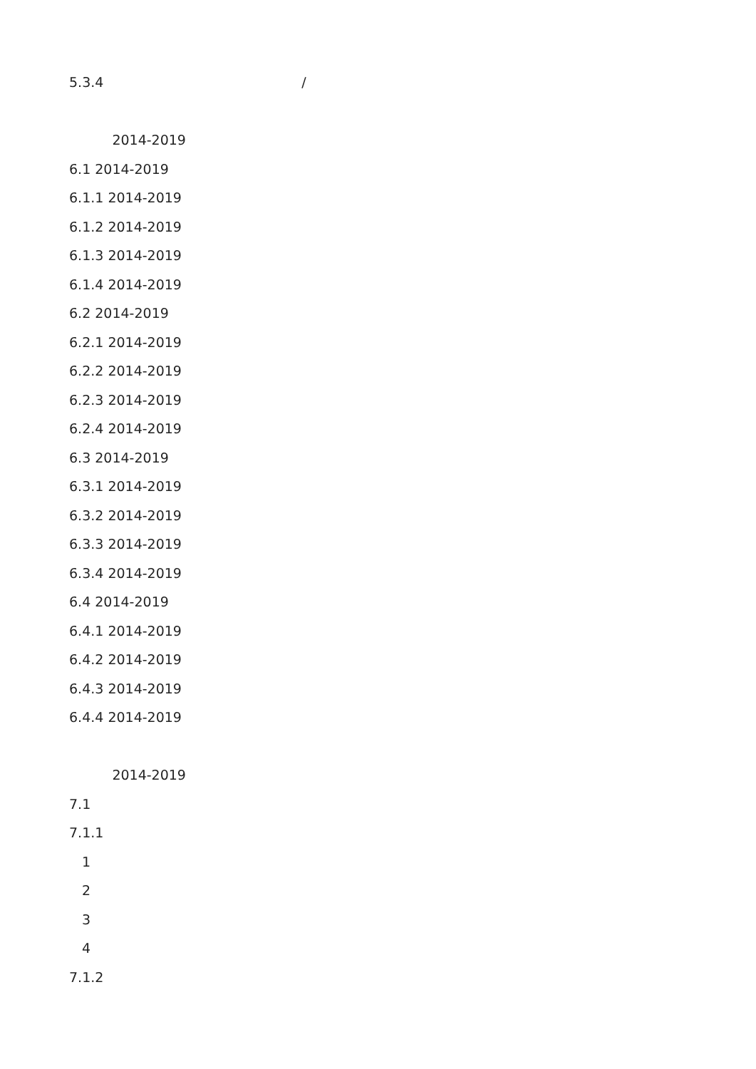5.3.4 /
2014-2019
6.1 2014-2019
6.1.1 2014-2019
6.1.2 2014-2019
6.1.3 2014-2019
6.1.4 2014-2019
6.2 2014-2019
6.2.1 2014-2019
6.2.2 2014-2019
6.2.3 2014-2019
6.2.4 2014-2019
6.3 2014-2019
6.3.1 2014-2019
6.3.2 2014-2019
6.3.3 2014-2019
6.3.4 2014-2019
6.4 2014-2019
6.4.1 2014-2019
6.4.2 2014-2019
6.4.3 2014-2019
6.4.4 2014-2019
2014-2019
7.1
7.1.1
1
2
3
4
7.1.2